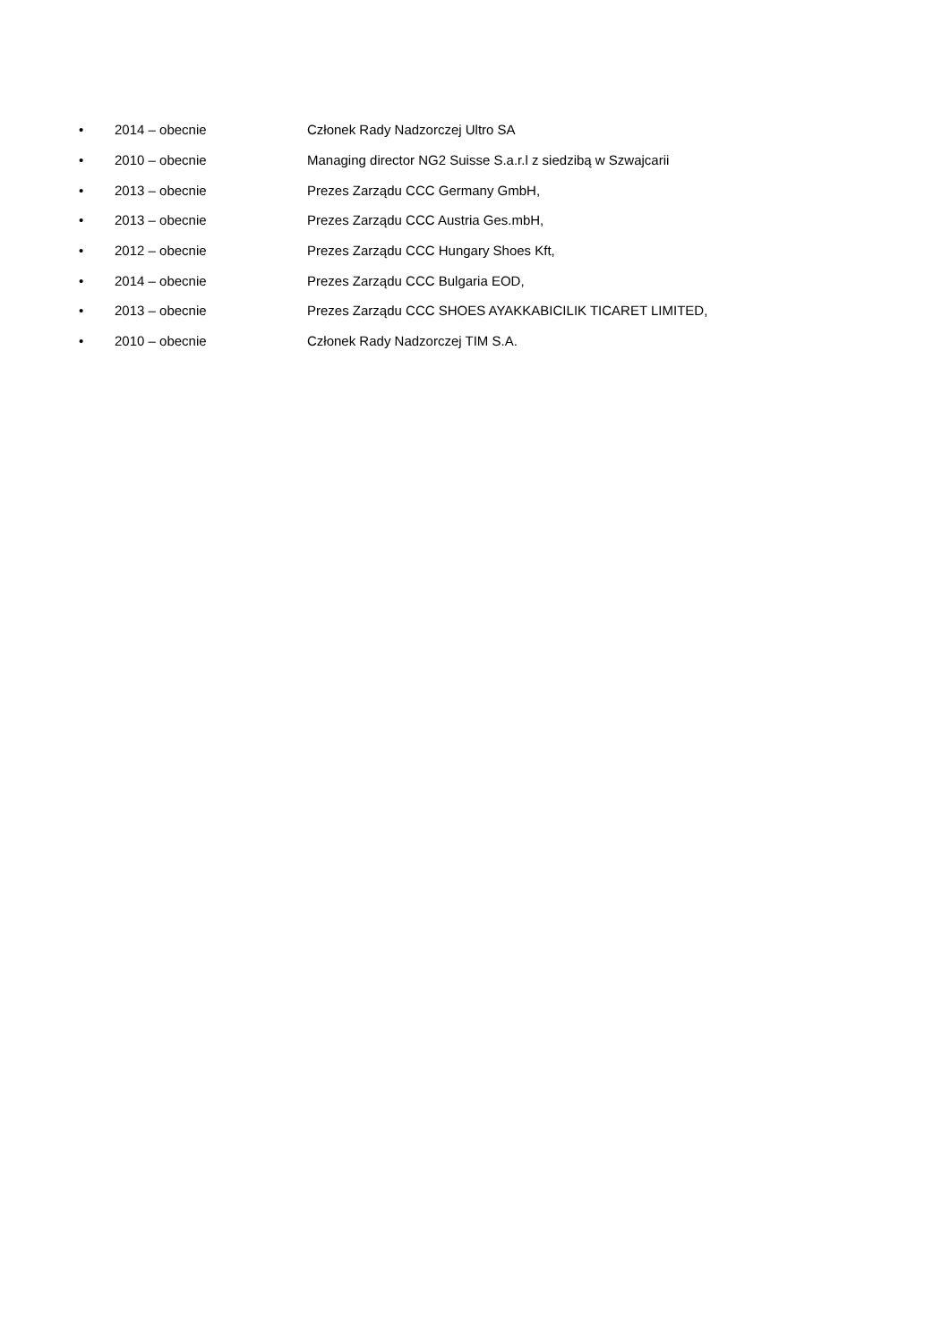• 2014 – obecnie Członek Rady Nadzorczej Ultro SA
• 2010 – obecnie Managing director NG2 Suisse S.a.r.l z siedzibą w Szwajcarii
• 2013 – obecnie Prezes Zarządu CCC Germany GmbH,
• 2013 – obecnie Prezes Zarządu CCC Austria Ges.mbH,
• 2012 – obecnie Prezes Zarządu CCC Hungary Shoes Kft,
• 2014 – obecnie Prezes Zarządu CCC Bulgaria EOD,
• 2013 – obecnie Prezes Zarządu CCC SHOES AYAKKABICILIK TICARET LIMITED,
• 2010 – obecnie Członek Rady Nadzorczej TIM S.A.